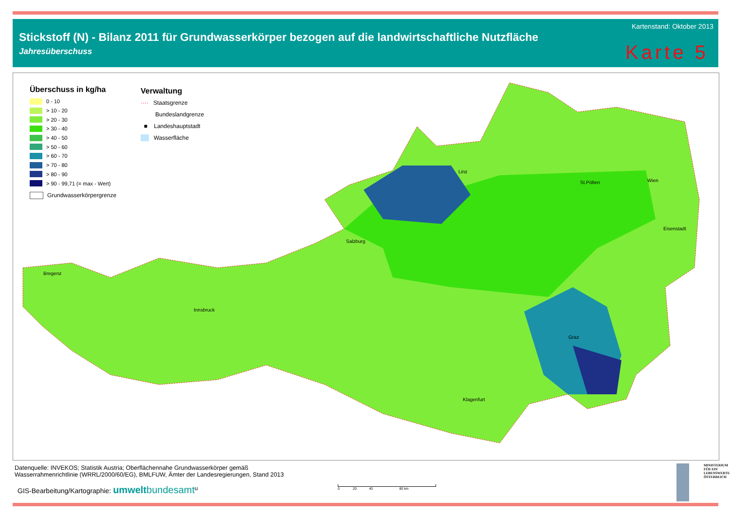Kartenstand: Oktober 2013
Stickstoff (N) - Bilanz 2011 für Grundwasserkörper bezogen auf die landwirtschaftliche Nutzfläche
Jahresüberschuss Karte 5
Überschuss in kg/ha
0 - 10
> 10 - 20
> 20 - 30
> 30 - 40
> 40 - 50
> 50 - 60
> 60 - 70
> 70 - 80
> 80 - 90
> 90 - 99,71 (= max - Wert)
Grundwasserkörpergrenze
Verwaltung
···· Staatsgrenze
Bundeslandgrenze
■ Landeshauptstadt
Wasserfläche
Linz
St.Pölten Wien
Eisenstadt
Salzburg
Bregenz
Innsbruck
Graz
Klagenfurt
Datenquelle: INVEKOS; Statistik Austria; Oberflächennahe Grundwasserkörper gemäß
Wasserrahmenrichtlinie (WRRL/2000/60/EG), BMLFUW, Ämter der Landesregierungen, Stand 2013
GIS-Bearbeitung/Kartographie: umwelt bundesamt<sup>u</sup>
0 20 40 80 km
MINISTERIUM
FÜR EIN
LEBENSWERTES
ÖSTERREICH